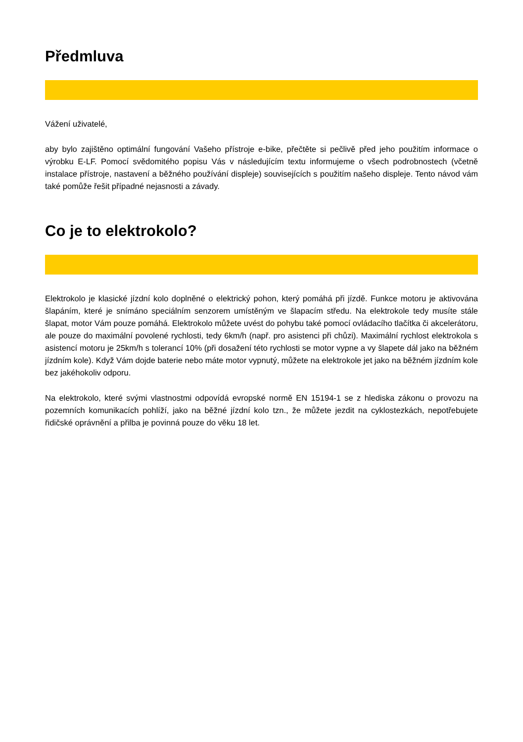Předmluva
Vážení uživatelé,
aby bylo zajištěno optimální fungování Vašeho přístroje e-bike, přečtěte si pečlivě před jeho použitím informace o výrobku E-LF. Pomocí svědomitého popisu Vás v následujícím textu informujeme o všech podrobnostech (včetně instalace přístroje, nastavení a běžného používání displeje) souvisejících s použitím našeho displeje. Tento návod vám také pomůže řešit případné nejasnosti a závady.
Co je to elektrokolo?
Elektrokolo je klasické jízdní kolo doplněné o elektrický pohon, který pomáhá při jízdě. Funkce motoru je aktivována šlapáním, které je snímáno speciálním senzorem umístěným ve šlapacím středu. Na elektrokole tedy musíte stále šlapat, motor Vám pouze pomáhá. Elektrokolo můžete uvést do pohybu také pomocí ovládacího tlačítka či akcelerátoru, ale pouze do maximální povolené rychlosti, tedy 6km/h (např. pro asistenci při chůzi). Maximální rychlost elektrokola s asistencí motoru je 25km/h s tolerancí 10% (při dosažení této rychlosti se motor vypne a vy šlapete dál jako na běžném jízdním kole). Když Vám dojde baterie nebo máte motor vypnutý, můžete na elektrokole jet jako na běžném jízdním kole bez jakéhokoliv odporu.
Na elektrokolo, které svými vlastnostmi odpovídá evropské normě EN 15194-1 se z hlediska zákonu o provozu na pozemních komunikacích pohlíží, jako na běžné jízdní kolo tzn., že můžete jezdit na cyklostezkách, nepotřebujete řidičské oprávnění a přilba je povinná pouze do věku 18 let.